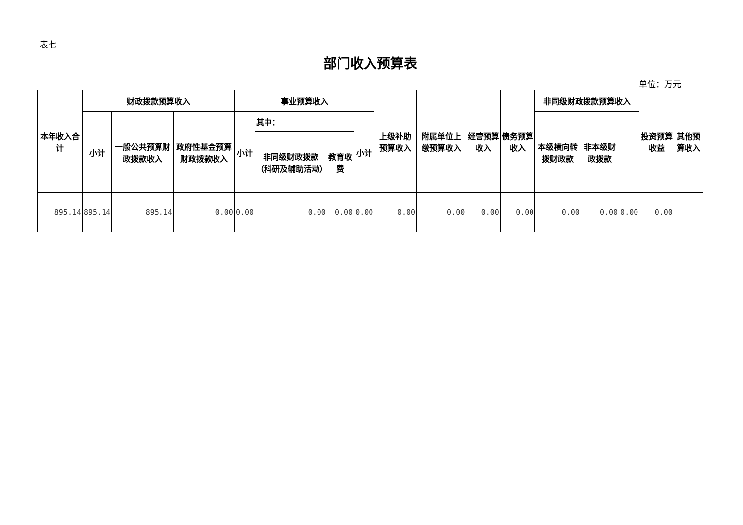表七
部门收入预算表
单位：万元
| 本年收入合计 | 财政拨款预算收入 | | | 事业预算收入 | | | | 上级补助预算收入 | 附属单位上缴预算收入 | 经营预算收入 | 债务预算收入 | 非同级财政拨款预算收入 | | | 投资预算收益 | 其他预算收入 |
| --- | --- | --- | --- | --- | --- | --- | --- | --- | --- | --- | --- | --- | --- | --- | --- | --- |
| | 小计 | 一般公共预算财政拨款收入 | 政府性基金预算财政拨款收入 | 小计 | 其中： | | 小计 | | | | | 本级横向转拨财政款 | 非本级财政拨款 | | | |
| | | | | | 非同级财政拨款（科研及辅助活动） | 教育收费 | | | | | | | | | | |
| 895.14 | 895.14 | 895.14 | 0.00 | 0.00 | 0.00 | 0.00 | 0.00 | 0.00 | 0.00 | 0.00 | 0.00 | 0.00 | 0.00 | 0.00 | 0.00 | |